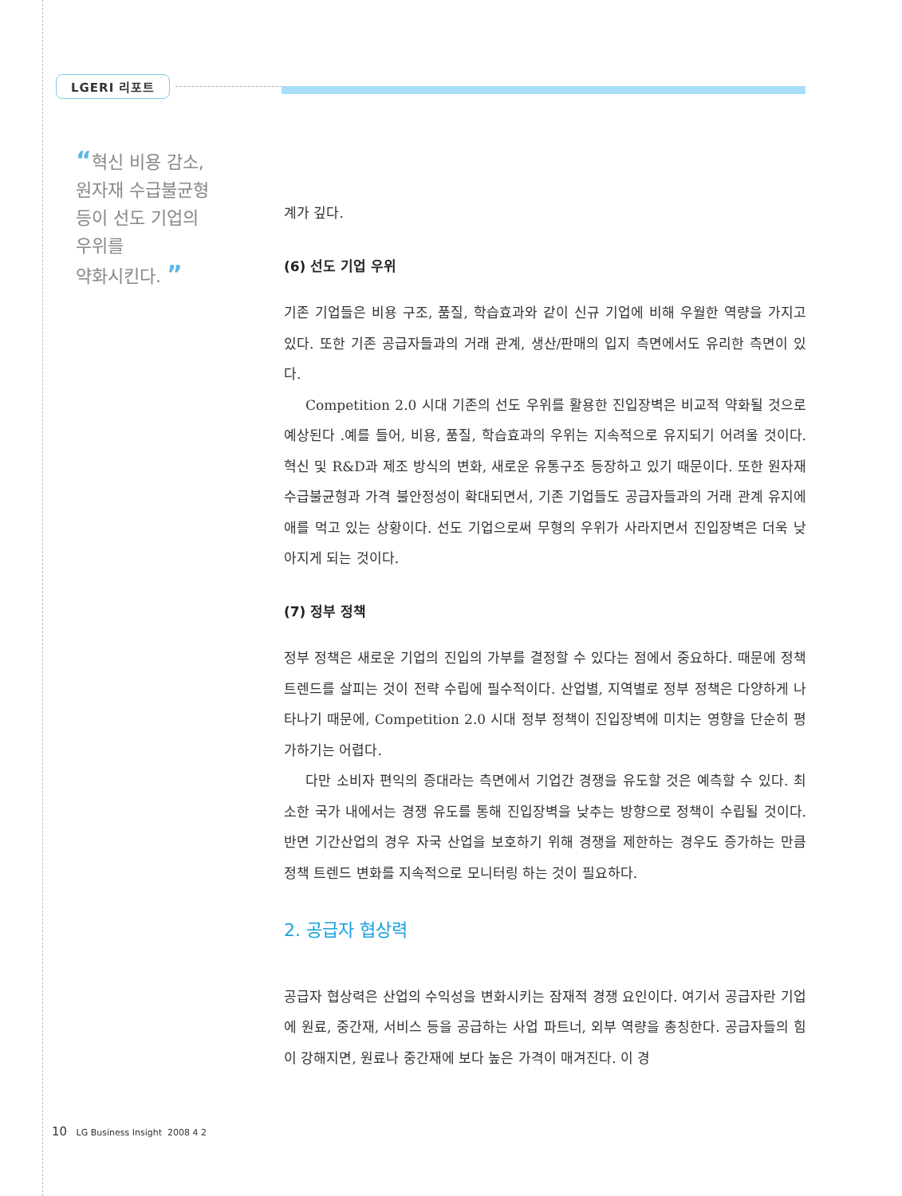LGERI 리포트
“혁신 비용 감소,
원자재 수급불균형
등이 선도 기업의
우위를
약화시킨다. ”
계가 깊다.
(6) 선도 기업 우위
기존 기업들은 비용 구조, 품질, 학습효과와 같이 신규 기업에 비해 우월한 역량을 가지고 있다. 또한 기존 공급자들과의 거래 관계, 생산/판매의 입지 측면에서도 유리한 측면이 있다.
Competition 2.0 시대 기존의 선도 우위를 활용한 진입장벽은 비교적 약화될 것으로 예상된다 .예를 들어, 비용, 품질, 학습효과의 우위는 지속적으로 유지되기 어려울 것이다. 혁신 및 R&D과 제조 방식의 변화, 새로운 유통구조 등장하고 있기 때문이다. 또한 원자재 수급불균형과 가격 불안정성이 확대되면서, 기존 기업들도 공급자들과의 거래 관계 유지에 애를 먹고 있는 상황이다. 선도 기업으로써 무형의 우위가 사라지면서 진입장벽은 더욱 낮아지게 되는 것이다.
(7) 정부 정책
정부 정책은 새로운 기업의 진입의 가부를 결정할 수 있다는 점에서 중요하다. 때문에 정책 트렌드를 살피는 것이 전략 수립에 필수적이다. 산업별, 지역별로 정부 정책은 다양하게 나타나기 때문에, Competition 2.0 시대 정부 정책이 진입장벽에 미치는 영향을 단순히 평가하기는 어렵다.
다만 소비자 편익의 증대라는 측면에서 기업간 경쟁을 유도할 것은 예측할 수 있다. 최소한 국가 내에서는 경쟁 유도를 통해 진입장벽을 낮추는 방향으로 정책이 수립될 것이다. 반면 기간산업의 경우 자국 산업을 보호하기 위해 경쟁을 제한하는 경우도 증가하는 만큼 정책 트렌드 변화를 지속적으로 모니터링 하는 것이 필요하다.
2. 공급자 협상력
공급자 협상력은 산업의 수익성을 변화시키는 잠재적 경쟁 요인이다. 여기서 공급자란 기업에 원료, 중간재, 서비스 등을 공급하는 사업 파트너, 외부 역량을 총칭한다. 공급자들의 힘이 강해지면, 원료나 중간재에 보다 높은 가격이 매겨진다. 이 경
10 LG Business Insight 2008 4 2